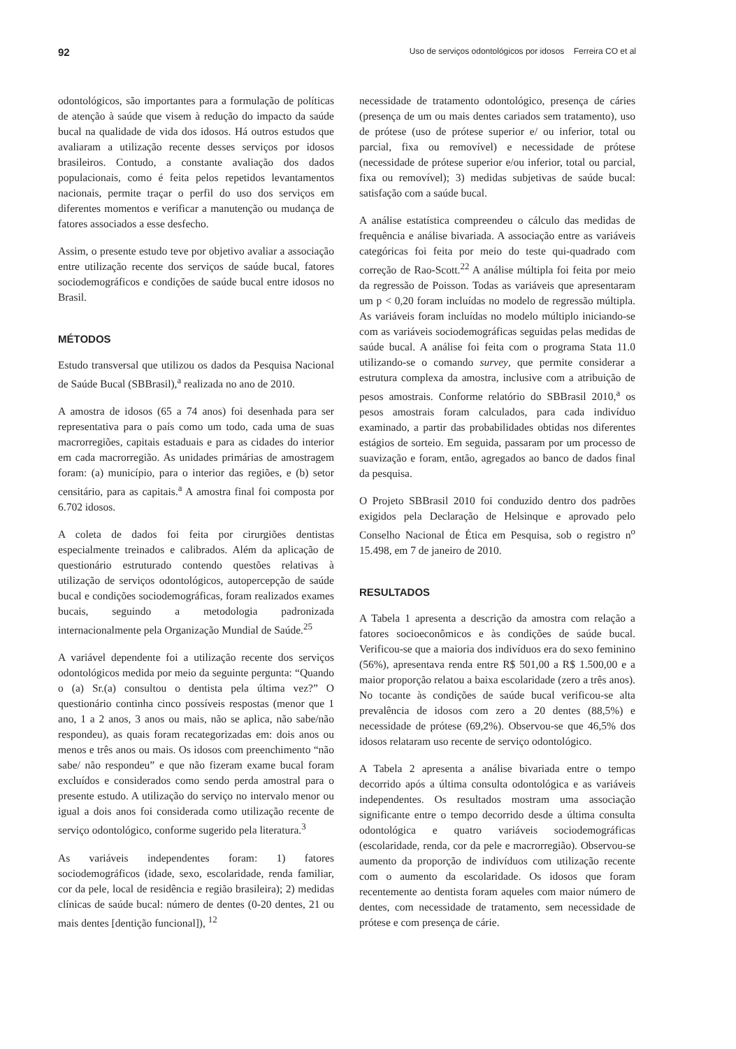92 Uso de serviços odontológicos por idosos Ferreira CO et al
odontológicos, são importantes para a formulação de políticas de atenção à saúde que visem à redução do impacto da saúde bucal na qualidade de vida dos idosos. Há outros estudos que avaliaram a utilização recente desses serviços por idosos brasileiros. Contudo, a constante avaliação dos dados populacionais, como é feita pelos repetidos levantamentos nacionais, permite traçar o perfil do uso dos serviços em diferentes momentos e verificar a manutenção ou mudança de fatores associados a esse desfecho.
Assim, o presente estudo teve por objetivo avaliar a associação entre utilização recente dos serviços de saúde bucal, fatores sociodemográficos e condições de saúde bucal entre idosos no Brasil.
MÉTODOS
Estudo transversal que utilizou os dados da Pesquisa Nacional de Saúde Bucal (SBBrasil),<sup>a</sup> realizada no ano de 2010.
A amostra de idosos (65 a 74 anos) foi desenhada para ser representativa para o país como um todo, cada uma de suas macrorregiões, capitais estaduais e para as cidades do interior em cada macrorregião. As unidades primárias de amostragem foram: (a) município, para o interior das regiões, e (b) setor censitário, para as capitais.<sup>a</sup> A amostra final foi composta por 6.702 idosos.
A coleta de dados foi feita por cirurgiões dentistas especialmente treinados e calibrados. Além da aplicação de questionário estruturado contendo questões relativas à utilização de serviços odontológicos, autopercepção de saúde bucal e condições sociodemográficas, foram realizados exames bucais, seguindo a metodologia padronizada internacionalmente pela Organização Mundial de Saúde.<sup>25</sup>
A variável dependente foi a utilização recente dos serviços odontológicos medida por meio da seguinte pergunta: “Quando o (a) Sr.(a) consultou o dentista pela última vez?” O questionário continha cinco possíveis respostas (menor que 1 ano, 1 a 2 anos, 3 anos ou mais, não se aplica, não sabe/não respondeu), as quais foram recategorizadas em: dois anos ou menos e três anos ou mais. Os idosos com preenchimento “não sabe/ não respondeu” e que não fizeram exame bucal foram excluídos e considerados como sendo perda amostral para o presente estudo. A utilização do serviço no intervalo menor ou igual a dois anos foi considerada como utilização recente de serviço odontológico, conforme sugerido pela literatura.<sup>3</sup>
As variáveis independentes foram: 1) fatores sociodemográficos (idade, sexo, escolaridade, renda familiar, cor da pele, local de residência e região brasileira); 2) medidas clínicas de saúde bucal: número de dentes (0-20 dentes, 21 ou mais dentes [dentição funcional]), <sup>12</sup>
necessidade de tratamento odontológico, presença de cáries (presença de um ou mais dentes cariados sem tratamento), uso de prótese (uso de prótese superior e/ ou inferior, total ou parcial, fixa ou removível) e necessidade de prótese (necessidade de prótese superior e/ou inferior, total ou parcial, fixa ou removível); 3) medidas subjetivas de saúde bucal: satisfação com a saúde bucal.
A análise estatística compreendeu o cálculo das medidas de frequência e análise bivariada. A associação entre as variáveis categóricas foi feita por meio do teste qui-quadrado com correção de Rao-Scott.<sup>22</sup> A análise múltipla foi feita por meio da regressão de Poisson. Todas as variáveis que apresentaram um p < 0,20 foram incluídas no modelo de regressão múltipla. As variáveis foram incluídas no modelo múltiplo iniciando-se com as variáveis sociodemográficas seguidas pelas medidas de saúde bucal. A análise foi feita com o programa Stata 11.0 utilizando-se o comando survey, que permite considerar a estrutura complexa da amostra, inclusive com a atribuição de pesos amostrais. Conforme relatório do SBBrasil 2010,<sup>a</sup> os pesos amostrais foram calculados, para cada indivíduo examinado, a partir das probabilidades obtidas nos diferentes estágios de sorteio. Em seguida, passaram por um processo de suavização e foram, então, agregados ao banco de dados final da pesquisa.
O Projeto SBBrasil 2010 foi conduzido dentro dos padrões exigidos pela Declaração de Helsinque e aprovado pelo Conselho Nacional de Ética em Pesquisa, sob o registro n<sup>o</sup> 15.498, em 7 de janeiro de 2010.
RESULTADOS
A Tabela 1 apresenta a descrição da amostra com relação a fatores socioeconômicos e às condições de saúde bucal. Verificou-se que a maioria dos indivíduos era do sexo feminino (56%), apresentava renda entre R$ 501,00 a R$ 1.500,00 e a maior proporção relatou a baixa escolaridade (zero a três anos). No tocante às condições de saúde bucal verificou-se alta prevalência de idosos com zero a 20 dentes (88,5%) e necessidade de prótese (69,2%). Observou-se que 46,5% dos idosos relataram uso recente de serviço odontológico.
A Tabela 2 apresenta a análise bivariada entre o tempo decorrido após a última consulta odontológica e as variáveis independentes. Os resultados mostram uma associação significante entre o tempo decorrido desde a última consulta odontológica e quatro variáveis sociodemográficas (escolaridade, renda, cor da pele e macrorregião). Observou-se aumento da proporção de indivíduos com utilização recente com o aumento da escolaridade. Os idosos que foram recentemente ao dentista foram aqueles com maior número de dentes, com necessidade de tratamento, sem necessidade de prótese e com presença de cárie.